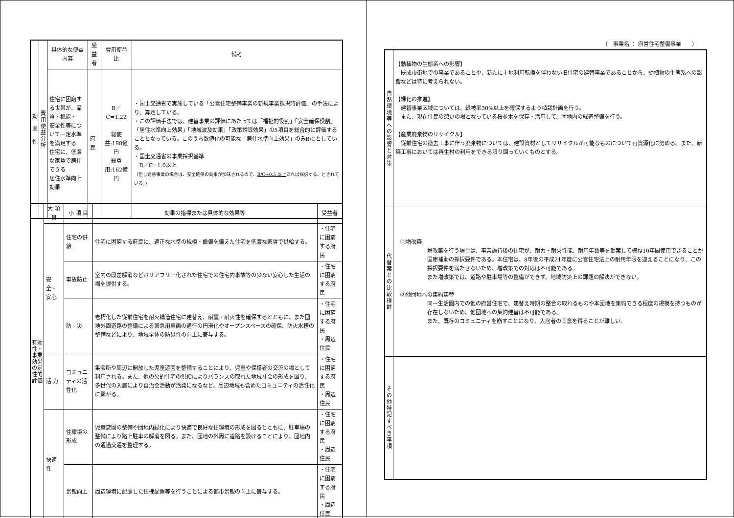| 効 率 性 | 費用便益分析 | 具体的な便益内容 | 受益者 | 費用便益比 | 備考 |
| | | 住宅に困窮する世帯が、品質・機能・ 安全性等について一定水準を満足する 住宅に、低廉な家賃で居住できる 居住水準向上効果 | 府民 | B／C=1.22 総便益:198億円 総費用:162億円 | ・国土交通省で実施している「公営住宅整備事業の新規事業採択時評価」の手法により、算定している。 ・この評価手法では、建替事業の評価にあたっては「福祉的役割」「安全確保役割」「居住水準向上効果」「地域波及効果」「政策誘導効果」の5項目を総合的に評価することとなっている。このうち数値化の可能な「居住水準向上効果」のみB/Cとしている。 ・国土交通省の事業採択基準 B／C=1.0以上 （但し建替事業の場合は、安全確保の効果が加味されるので、 B/C=0.5 以上 あれば採択する、とされている。） |
| 有効性・事業効果の定性的評価 | 大 項 目 | 小 項 目 | 効果の指標または具体的な効果等 | 受益者 |
| | 安全・安心 | 住宅の供給 | 住宅に困窮する府民に、適正な水準の規模・設備を備えた住宅を低廉な家賃で供給する。 | ・住宅に困窮する府民 |
| | | 事故防止 | 室内の段差解消などバリアフリー化された住宅での住宅内事故等の少ない安心した生活の場を提供する。 | ・住宅に困窮する府民 |
| | | 防 災 | 老朽化した従前住宅を耐火構造住宅に建替え、耐震・耐火性を確保するとともに、また団地外周道路の整備による緊急用車両の通行の円滑化やオープンスペースの確保、防火水槽の整備などにより、地域全体の防災性の向上に寄与する。 | ・住宅に困窮する府民 ・周辺住民 |
| | 活 力 | コミュニティの活性化 | 集会所や周辺に開放した児童遊園を整備することにより、児童や保護者の交流の場として利用される。また、他の公的住宅の供給によりバランスの取れた地域社会の形成を図り、多世代の入居により自治会活動が活発になるなど、周辺地域も含めたコミュニティの活性化に繋がる。 | ・住宅に困窮する府民 ・周辺住民 |
| | 快適性 | 住環境の形成 | 児童遊園の整備や団地内緑化により快適で良好な住環境の形成を図るとともに、駐車場の整備により路上駐車の解消を図る。また、団地の外周に道路を設けることにより、団地内の通過交通を整理する。 | ・住宅に困窮する府民 ・周辺住民 |
| | | 景観向上 | 周辺環境に配慮した住棟配置等を行うことによる都市景観の向上に寄与する。 | ・住宅に困窮する府民 ・周辺住民 |
（　事業名 ： 府営住宅整備事業　　）
| 自然環境等への影響と対策 | 【動植物の生態系への影響】 既成市街地での事業であることや、新たに土地利用転換を伴わない旧住宅の建替事業であることから、動植物の生態系への影響などは特に考えられない。 【緑化の推進】 建替事業区域については、緑被率30%以上を確保するよう植栽計画を行う。 また、現在住民の憩いの場となっている桜並木を保存・活用して、団地内の緑道整備を行う。 【産業廃棄物のリサイクル】 従前住宅の撤去工事に伴う廃棄物については、建設資材としてリサイクルが可能なものについて再資源化に努める。また、新築工事においては再生材の利用をできる限り図っていくものとする。 |
| 代替案との比較検討 | ①増改築 増改築を行う場合は、事業施行後の住宅が、耐力・耐火性能、耐用年数等を勘案して概ね10年間使用できることが国庫補助の採択要件である。本住宅は、8年後の平成21年度に公営住宅法上の耐用年限を迎えることになり、この採択要件を満たさないため、増改築での対応は不可能である。 また増改築では、道路や駐車場等の整備ができず、地域防災上の課題の解決ができない。 ②他団地への集約建替 同一生活圏内での他の府営住宅で、建替え時期の整合の取れるものや本団地を集約できる程度の規模を持つものが存在しないため、他団地への集約建替は不可能である。 また、既存のコミュニティを崩すことになり、入居者の同意を得ることが難しい。 |
| その他特記すべき事項 | |